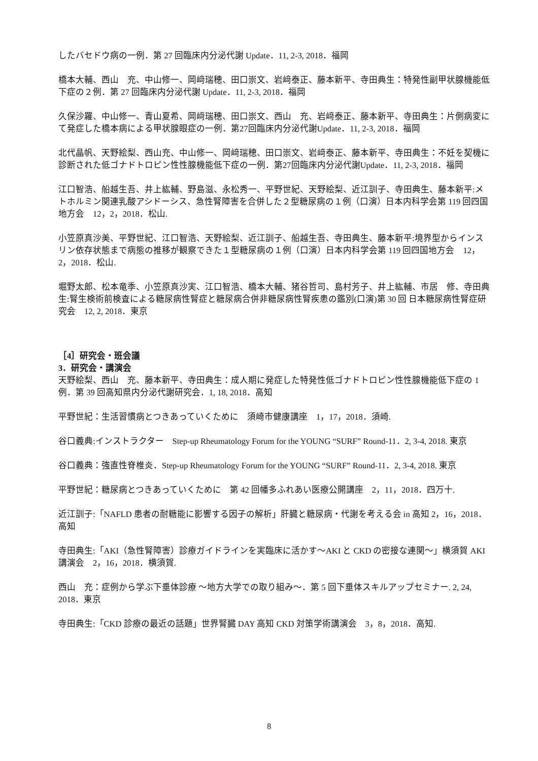したバセドウ病の一例．第 27 回臨床内分泌代謝 Update．11, 2-3, 2018．福岡
橋本大輔、西山　充、中山修一、岡﨑瑞穂、田口崇文、岩﨑泰正、藤本新平、寺田典生：特発性副甲状腺機能低下症の２例．第 27 回臨床内分泌代謝 Update．11, 2-3, 2018．福岡
久保沙羅、中山修一、青山夏希、岡﨑瑞穂、田口崇文、西山　充、岩﨑泰正、藤本新平、寺田典生：片側病変にて発症した橋本病による甲状腺眼症の一例．第27回臨床内分泌代謝Update．11, 2-3, 2018．福岡
北代晶帆、天野絵梨、西山充、中山修一、岡﨑瑞穂、田口崇文、岩﨑泰正、藤本新平、寺田典生：不妊を契機に診断された低ゴナドトロピン性性腺機能低下症の一例．第27回臨床内分泌代謝Update．11, 2-3, 2018．福岡
江口智浩、船越生吾、井上紘輔、野島滋、永松秀一、平野世紀、天野絵梨、近江訓子、寺田典生、藤本新平:メトホルミン関連乳酸アシドーシス、急性腎障害を合併した２型糖尿病の１例（口演）日本内科学会第 119 回四国地方会　12，2，2018．松山.
小笠原真沙美、平野世紀、江口智浩、天野絵梨、近江訓子、船越生吾、寺田典生、藤本新平:境界型からインスリン依存状態まで病態の推移が観察できた１型糖尿病の１例（口演）日本内科学会第 119 回四国地方会　12，2，2018．松山.
堀野太郎、松本竜季、小笠原真沙実、江口智浩、橋本大輔、猪谷哲司、島村芳子、井上紘輔、市居　修、寺田典生:腎生検術前検査による糖尿病性腎症と糖尿病合併非糖尿病性腎疾患の鑑別(口演)第 30 回 日本糖尿病性腎症研究会　12, 2, 2018．東京
［4］研究会・班会議
3．研究会・講演会
天野絵梨、西山　充、藤本新平、寺田典生：成人期に発症した特発性低ゴナドトロピン性性腺機能低下症の 1 例．第 39 回高知県内分泌代謝研究会．1, 18, 2018．高知
平野世紀：生活習慣病とつきあっていくために　須崎市健康講座　1，17，2018．須崎.
谷口義典:インストラクター　Step-up Rheumatology Forum for the YOUNG “SURF” Round-11．2, 3-4, 2018. 東京
谷口義典：強直性脊椎炎．Step-up Rheumatology Forum for the YOUNG “SURF” Round-11．2, 3-4, 2018. 東京
平野世紀：糖尿病とつきあっていくために　第 42 回幡多ふれあい医療公開講座　2，11，2018．四万十.
近江訓子:「NAFLD 患者の耐糖能に影響する因子の解析」肝臓と糖尿病・代謝を考える会 in 高知 2，16，2018．高知
寺田典生:「AKI（急性腎障害）診療ガイドラインを実臨床に活かす～AKI と CKD の密接な連関～」横須賀 AKI 講演会　2，16，2018．横須賀.
西山　充：症例から学ぶ下垂体診療 ～地方大学での取り組み～．第 5 回下垂体スキルアップセミナー. 2, 24, 2018．東京
寺田典生:「CKD 診療の最近の話題」世界腎臓 DAY 高知 CKD 対策学術講演会　3，8，2018．高知.
8